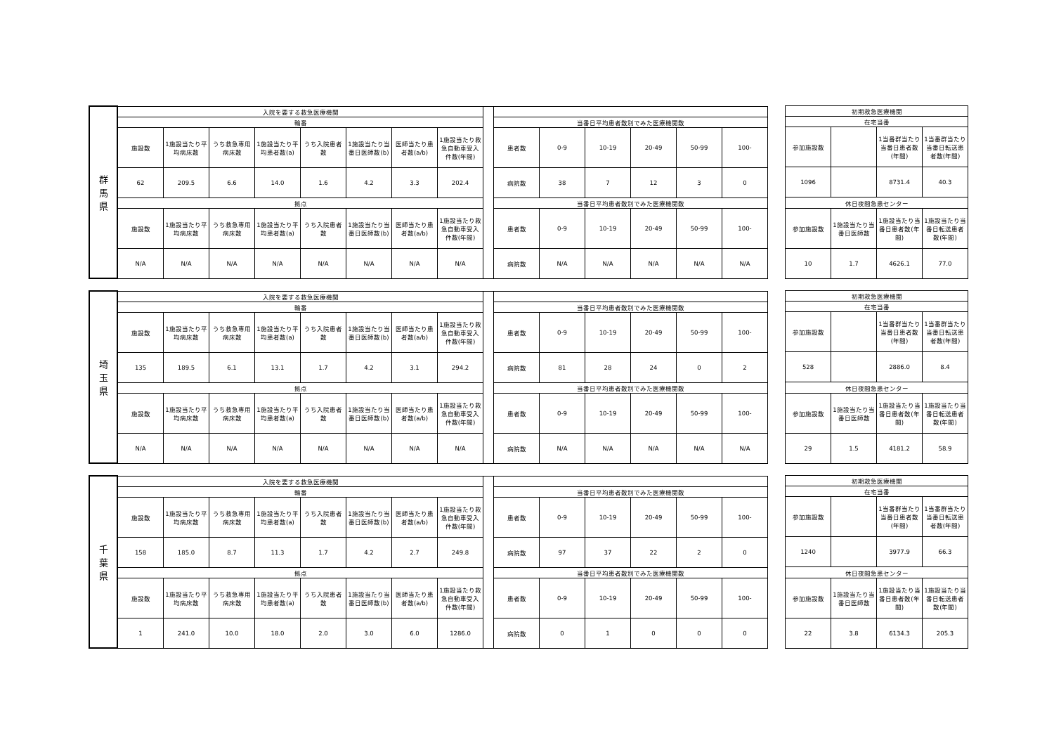| 群 馬 県 | 入院を要する救急医療機関 | | | | | | | | | | | | | | |
| --- | --- | --- | --- | --- | --- | --- | --- | --- | --- | --- | --- | --- | --- | --- | --- |
| | 輪番 | | | | | | | | | 当番日平均患者数別でみた医療機関数 | | | | | |
| | 施設数 | 1施設当たり平均病床数 | うち救急専用病床数 | 1施設当たり平均患者数(a) | うち入院患者数 | 1施設当たり当番日医師数(b) | 医師当たり患者数(a/b) | 1施設当たり救急自動車受入件数(年間) | | 患者数 | 0-9 | 10-19 | 20-49 | 50-99 | 100- |
| | 62 | 209.5 | 6.6 | 14.0 | 1.6 | 4.2 | 3.3 | 202.4 | | 病院数 | 38 | 7 | 12 | 3 | 0 |
| | 拠点 | | | | | | | | | 当番日平均患者数別でみた医療機関数 | | | | | |
| | 施設数 | 1施設当たり平均病床数 | うち救急専用病床数 | 1施設当たり平均患者数(a) | うち入院患者数 | 1施設当たり当番日医師数(b) | 医師当たり患者数(a/b) | 1施設当たり救急自動車受入件数(年間) | | 患者数 | 0-9 | 10-19 | 20-49 | 50-99 | 100- |
| | N/A | N/A | N/A | N/A | N/A | N/A | N/A | N/A | | 病院数 | N/A | N/A | N/A | N/A | N/A |
| 初期救急医療機関 | | | |
| --- | --- | --- | --- |
| 在宅当番 | | | |
| 参加施設数 | | 1当番群当たり当番日患者数(年間) | 1当番群当たり当番日転送患者数(年間) |
| 1096 | | 8731.4 | 40.3 |
| 休日夜間急患センター | | | |
| 参加施設数 | 1施設当たり当番日医師数 | 1施設当たり当番日患者数(年間) | 1施設当たり当番日転送患者数(年間) |
| 10 | 1.7 | 4626.1 | 77.0 |
| 埼 玉 県 | 入院を要する救急医療機関 | | | | | | | | | | | | | | |
| --- | --- | --- | --- | --- | --- | --- | --- | --- | --- | --- | --- | --- | --- | --- | --- |
| | 輪番 | | | | | | | | | 当番日平均患者数別でみた医療機関数 | | | | | |
| | 施設数 | 1施設当たり平均病床数 | うち救急専用病床数 | 1施設当たり平均患者数(a) | うち入院患者数 | 1施設当たり当番日医師数(b) | 医師当たり患者数(a/b) | 1施設当たり救急自動車受入件数(年間) | | 患者数 | 0-9 | 10-19 | 20-49 | 50-99 | 100- |
| | 135 | 189.5 | 6.1 | 13.1 | 1.7 | 4.2 | 3.1 | 294.2 | | 病院数 | 81 | 28 | 24 | 0 | 2 |
| | 拠点 | | | | | | | | | 当番日平均患者数別でみた医療機関数 | | | | | |
| | 施設数 | 1施設当たり平均病床数 | うち救急専用病床数 | 1施設当たり平均患者数(a) | うち入院患者数 | 1施設当たり当番日医師数(b) | 医師当たり患者数(a/b) | 1施設当たり救急自動車受入件数(年間) | | 患者数 | 0-9 | 10-19 | 20-49 | 50-99 | 100- |
| | N/A | N/A | N/A | N/A | N/A | N/A | N/A | N/A | | 病院数 | N/A | N/A | N/A | N/A | N/A |
| 初期救急医療機関 | | | |
| --- | --- | --- | --- |
| 在宅当番 | | | |
| 参加施設数 | | 1当番群当たり当番日患者数(年間) | 1当番群当たり当番日転送患者数(年間) |
| 528 | | 2886.0 | 8.4 |
| 休日夜間急患センター | | | |
| 参加施設数 | 1施設当たり当番日医師数 | 1施設当たり当番日患者数(年間) | 1施設当たり当番日転送患者数(年間) |
| 29 | 1.5 | 4181.2 | 58.9 |
| 千 葉 県 | 入院を要する救急医療機関 | | | | | | | | | | | | | | |
| --- | --- | --- | --- | --- | --- | --- | --- | --- | --- | --- | --- | --- | --- | --- | --- |
| | 輪番 | | | | | | | | | 当番日平均患者数別でみた医療機関数 | | | | | |
| | 施設数 | 1施設当たり平均病床数 | うち救急専用病床数 | 1施設当たり平均患者数(a) | うち入院患者数 | 1施設当たり当番日医師数(b) | 医師当たり患者数(a/b) | 1施設当たり救急自動車受入件数(年間) | | 患者数 | 0-9 | 10-19 | 20-49 | 50-99 | 100- |
| | 158 | 185.0 | 8.7 | 11.3 | 1.7 | 4.2 | 2.7 | 249.8 | | 病院数 | 97 | 37 | 22 | 2 | 0 |
| | 拠点 | | | | | | | | | 当番日平均患者数別でみた医療機関数 | | | | | |
| | 施設数 | 1施設当たり平均病床数 | うち救急専用病床数 | 1施設当たり平均患者数(a) | うち入院患者数 | 1施設当たり当番日医師数(b) | 医師当たり患者数(a/b) | 1施設当たり救急自動車受入件数(年間) | | 患者数 | 0-9 | 10-19 | 20-49 | 50-99 | 100- |
| | 1 | 241.0 | 10.0 | 18.0 | 2.0 | 3.0 | 6.0 | 1286.0 | | 病院数 | 0 | 1 | 0 | 0 | 0 |
| 初期救急医療機関 | | | |
| --- | --- | --- | --- |
| 在宅当番 | | | |
| 参加施設数 | | 1当番群当たり当番日患者数(年間) | 1当番群当たり当番日転送患者数(年間) |
| 1240 | | 3977.9 | 66.3 |
| 休日夜間急患センター | | | |
| 参加施設数 | 1施設当たり当番日医師数 | 1施設当たり当番日患者数(年間) | 1施設当たり当番日転送患者数(年間) |
| 22 | 3.8 | 6134.3 | 205.3 |